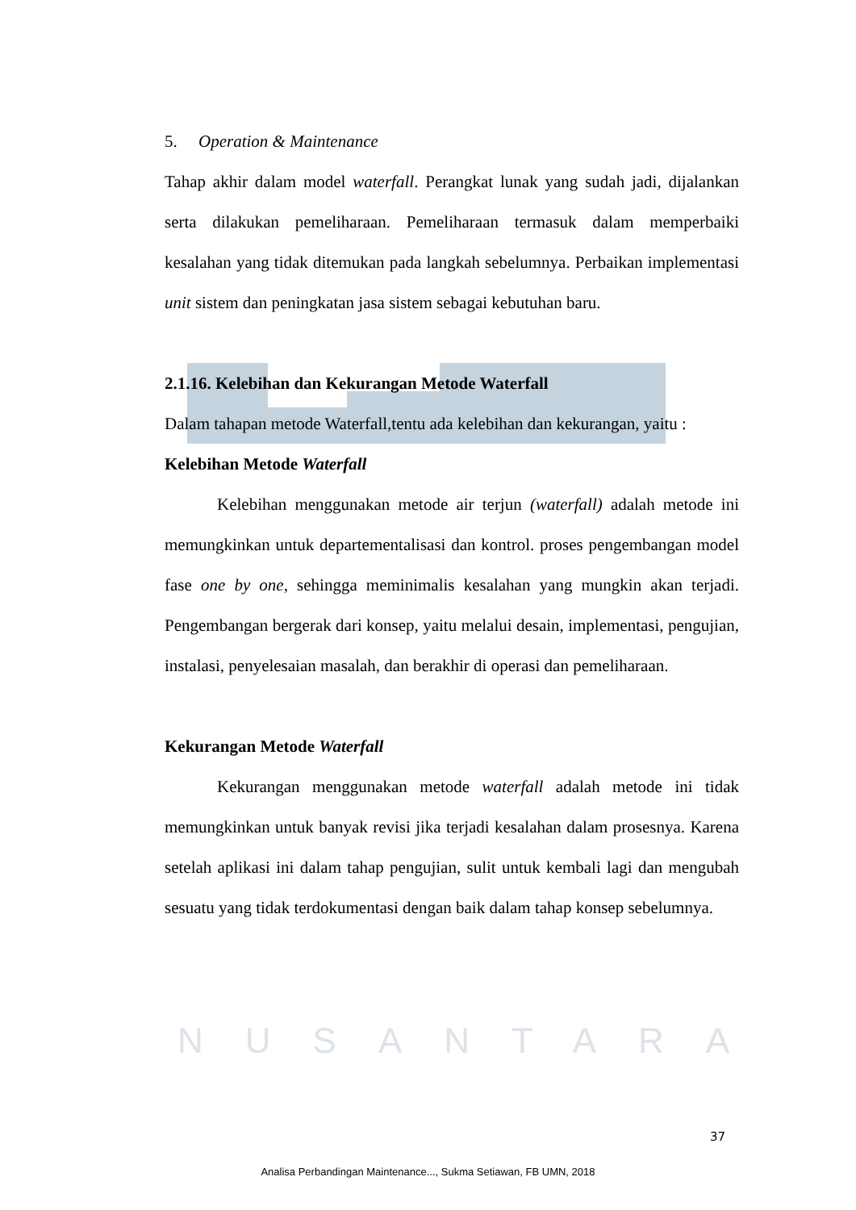5. Operation & Maintenance
Tahap akhir dalam model waterfall. Perangkat lunak yang sudah jadi, dijalankan serta dilakukan pemeliharaan. Pemeliharaan termasuk dalam memperbaiki kesalahan yang tidak ditemukan pada langkah sebelumnya. Perbaikan implementasi unit sistem dan peningkatan jasa sistem sebagai kebutuhan baru.
2.1.16. Kelebihan dan Kekurangan Metode Waterfall
Dalam tahapan metode Waterfall,tentu ada kelebihan dan kekurangan, yaitu :
Kelebihan Metode Waterfall
Kelebihan menggunakan metode air terjun (waterfall) adalah metode ini memungkinkan untuk departementalisasi dan kontrol. proses pengembangan model fase one by one, sehingga meminimalis kesalahan yang mungkin akan terjadi. Pengembangan bergerak dari konsep, yaitu melalui desain, implementasi, pengujian, instalasi, penyelesaian masalah, dan berakhir di operasi dan pemeliharaan.
Kekurangan Metode Waterfall
Kekurangan menggunakan metode waterfall adalah metode ini tidak memungkinkan untuk banyak revisi jika terjadi kesalahan dalam prosesnya. Karena setelah aplikasi ini dalam tahap pengujian, sulit untuk kembali lagi dan mengubah sesuatu yang tidak terdokumentasi dengan baik dalam tahap konsep sebelumnya.
NUSANTARA
37
Analisa Perbandingan Maintenance..., Sukma Setiawan, FB UMN, 2018